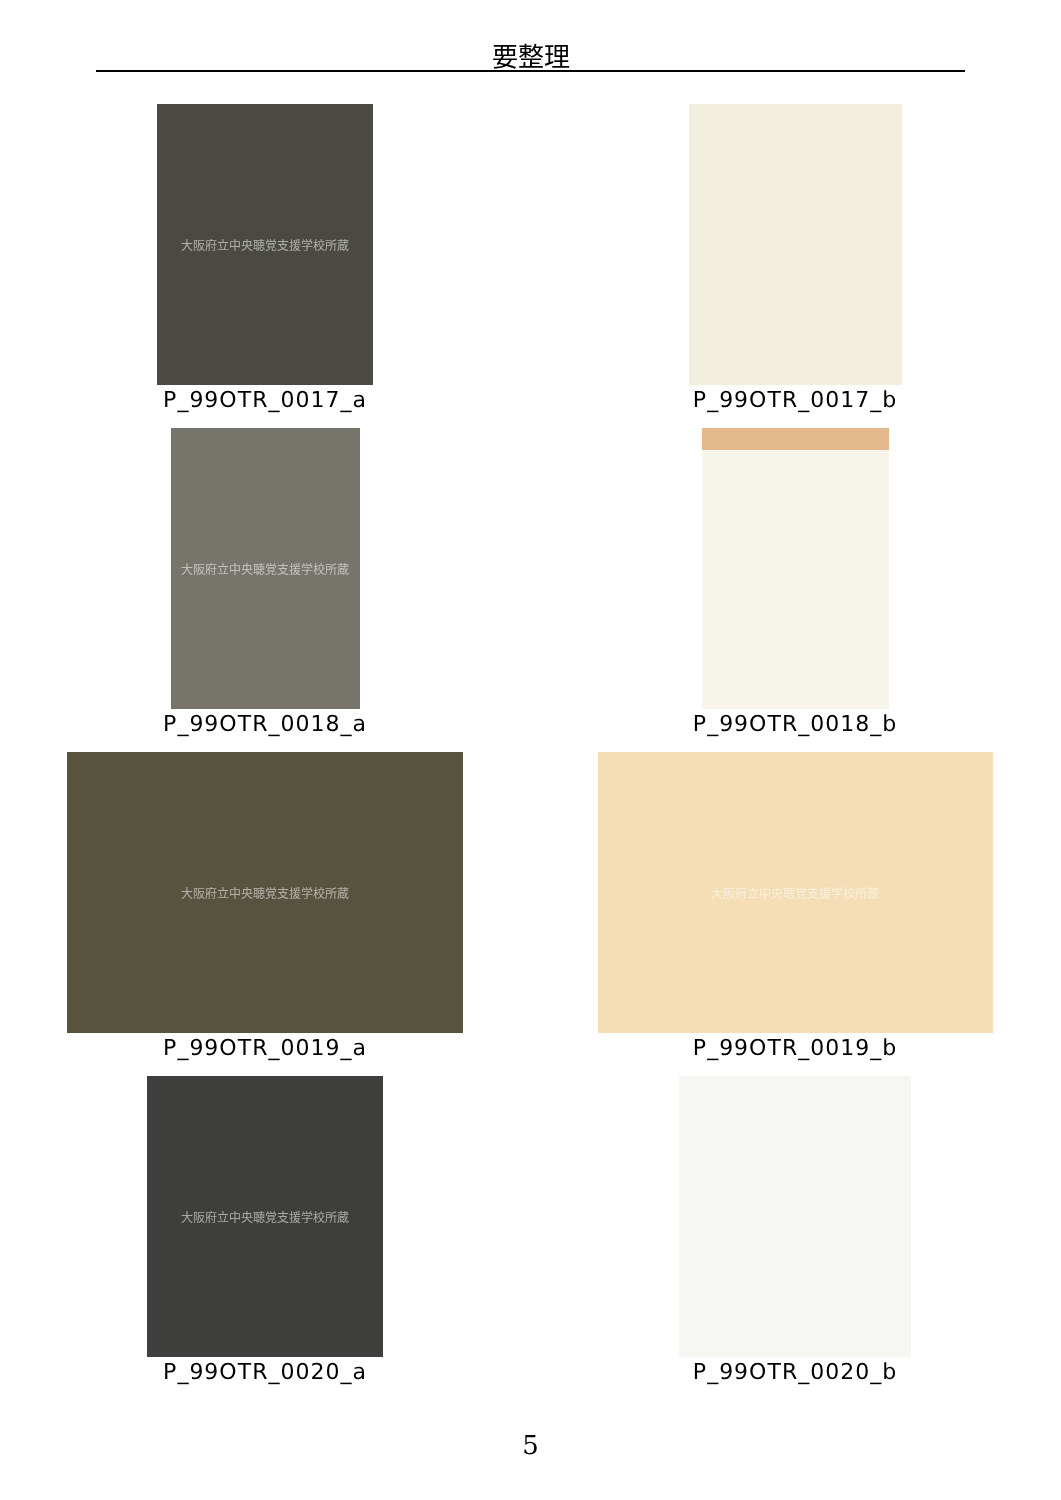要整理
大阪府立中央聴覚支援学校所蔵
P_99OTR_0017_a
P_99OTR_0017_b
大阪府立中央聴覚支援学校所蔵
P_99OTR_0018_a
P_99OTR_0018_b
大阪府立中央聴覚支援学校所蔵
P_99OTR_0019_a
大阪府立中央聴覚支援学校所蔵
P_99OTR_0019_b
大阪府立中央聴覚支援学校所蔵
P_99OTR_0020_a
P_99OTR_0020_b
5